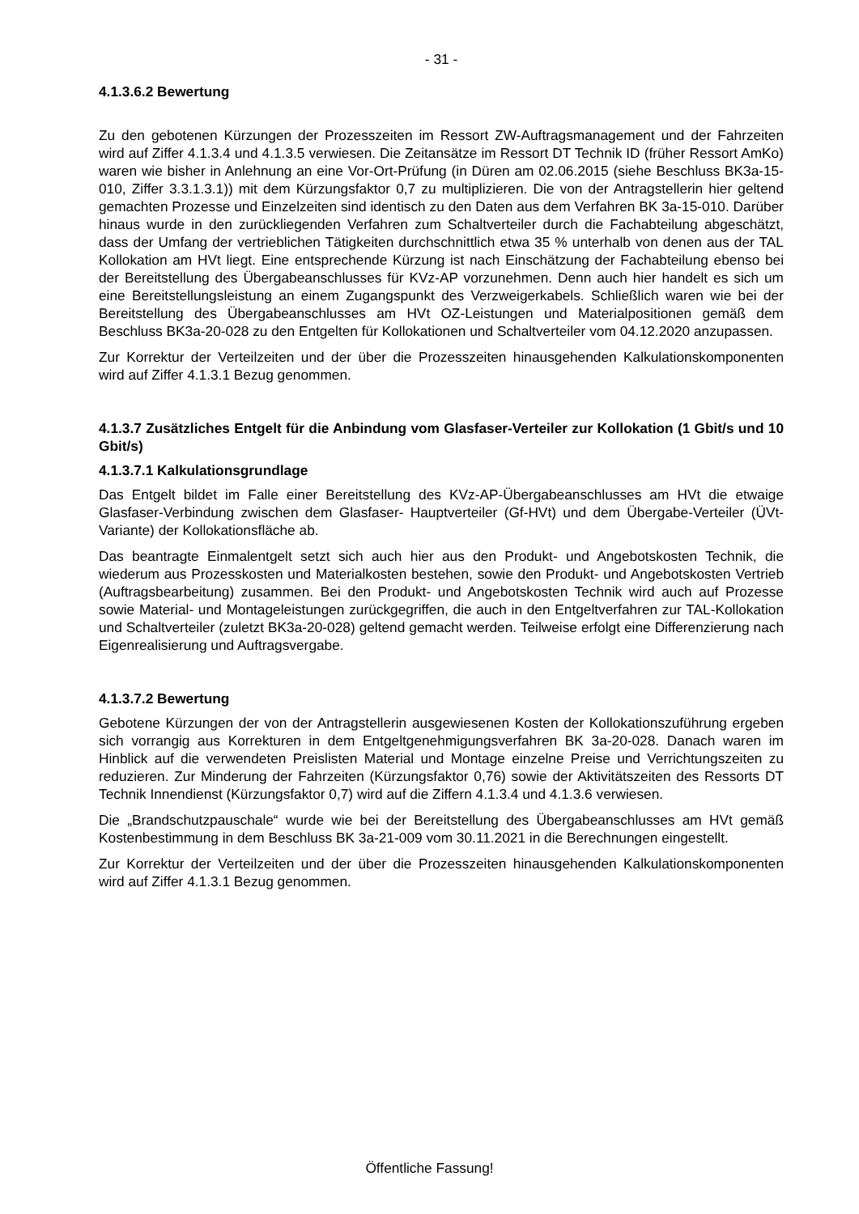- 31 -
4.1.3.6.2 Bewertung
Zu den gebotenen Kürzungen der Prozesszeiten im Ressort ZW-Auftragsmanagement und der Fahrzeiten wird auf Ziffer 4.1.3.4 und 4.1.3.5 verwiesen. Die Zeitansätze im Ressort DT Technik ID (früher Ressort AmKo) waren wie bisher in Anlehnung an eine Vor-Ort-Prüfung (in Düren am 02.06.2015 (siehe Beschluss BK3a-15-010, Ziffer 3.3.1.3.1)) mit dem Kürzungsfaktor 0,7 zu multiplizieren. Die von der Antragstellerin hier geltend gemachten Prozesse und Einzelzeiten sind identisch zu den Daten aus dem Verfahren BK 3a-15-010. Darüber hinaus wurde in den zurückliegenden Verfahren zum Schaltverteiler durch die Fachabteilung abgeschätzt, dass der Umfang der vertrieblichen Tätigkeiten durchschnittlich etwa 35 % unterhalb von denen aus der TAL Kollokation am HVt liegt. Eine entsprechende Kürzung ist nach Einschätzung der Fachabteilung ebenso bei der Bereitstellung des Übergabeanschlusses für KVz-AP vorzunehmen. Denn auch hier handelt es sich um eine Bereitstellungsleistung an einem Zugangspunkt des Verzweigerkabels. Schließlich waren wie bei der Bereitstellung des Übergabeanschlusses am HVt OZ-Leistungen und Materialpositionen gemäß dem Beschluss BK3a-20-028 zu den Entgelten für Kollokationen und Schaltverteiler vom 04.12.2020 anzupassen.
Zur Korrektur der Verteilzeiten und der über die Prozesszeiten hinausgehenden Kalkulationskomponenten wird auf Ziffer 4.1.3.1 Bezug genommen.
4.1.3.7 Zusätzliches Entgelt für die Anbindung vom Glasfaser-Verteiler zur Kollokation (1 Gbit/s und 10 Gbit/s)
4.1.3.7.1 Kalkulationsgrundlage
Das Entgelt bildet im Falle einer Bereitstellung des KVz-AP-Übergabeanschlusses am HVt die etwaige Glasfaser-Verbindung zwischen dem Glasfaser- Hauptverteiler (Gf-HVt) und dem Übergabe-Verteiler (ÜVt-Variante) der Kollokationsfläche ab.
Das beantragte Einmalentgelt setzt sich auch hier aus den Produkt- und Angebotskosten Technik, die wiederum aus Prozesskosten und Materialkosten bestehen, sowie den Produkt- und Angebotskosten Vertrieb (Auftragsbearbeitung) zusammen. Bei den Produkt- und Angebotskosten Technik wird auch auf Prozesse sowie Material- und Montageleistungen zurückgegriffen, die auch in den Entgeltverfahren zur TAL-Kollokation und Schaltverteiler (zuletzt BK3a-20-028) geltend gemacht werden. Teilweise erfolgt eine Differenzierung nach Eigenrealisierung und Auftragsvergabe.
4.1.3.7.2 Bewertung
Gebotene Kürzungen der von der Antragstellerin ausgewiesenen Kosten der Kollokationszuführung ergeben sich vorrangig aus Korrekturen in dem Entgeltgenehmigungsverfahren BK 3a-20-028. Danach waren im Hinblick auf die verwendeten Preislisten Material und Montage einzelne Preise und Verrichtungszeiten zu reduzieren. Zur Minderung der Fahrzeiten (Kürzungsfaktor 0,76) sowie der Aktivitätszeiten des Ressorts DT Technik Innendienst (Kürzungsfaktor 0,7) wird auf die Ziffern 4.1.3.4 und 4.1.3.6 verwiesen.
Die „Brandschutzpauschale“ wurde wie bei der Bereitstellung des Übergabeanschlusses am HVt gemäß Kostenbestimmung in dem Beschluss BK 3a-21-009 vom 30.11.2021 in die Berechnungen eingestellt.
Zur Korrektur der Verteilzeiten und der über die Prozesszeiten hinausgehenden Kalkulationskomponenten wird auf Ziffer 4.1.3.1 Bezug genommen.
Öffentliche Fassung!